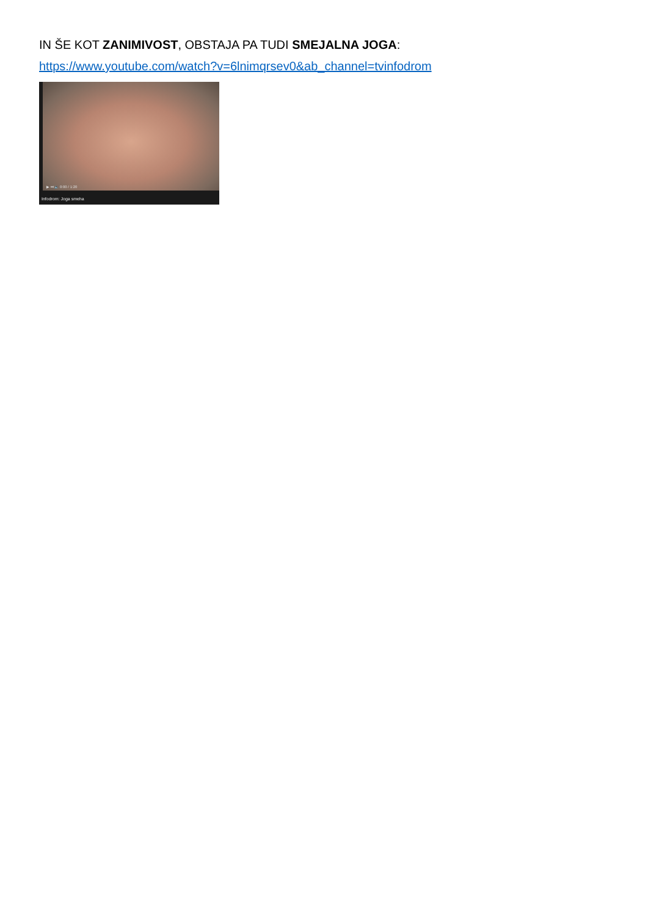IN ŠE KOT ZANIMIVOST, OBSTAJA PA TUDI SMEJALNA JOGA:
https://www.youtube.com/watch?v=6lnimqrsev0&ab_channel=tvinfodrom
▶ ⏭ 🔈 0:00 / 1:20
Infodrom: Joga smeha